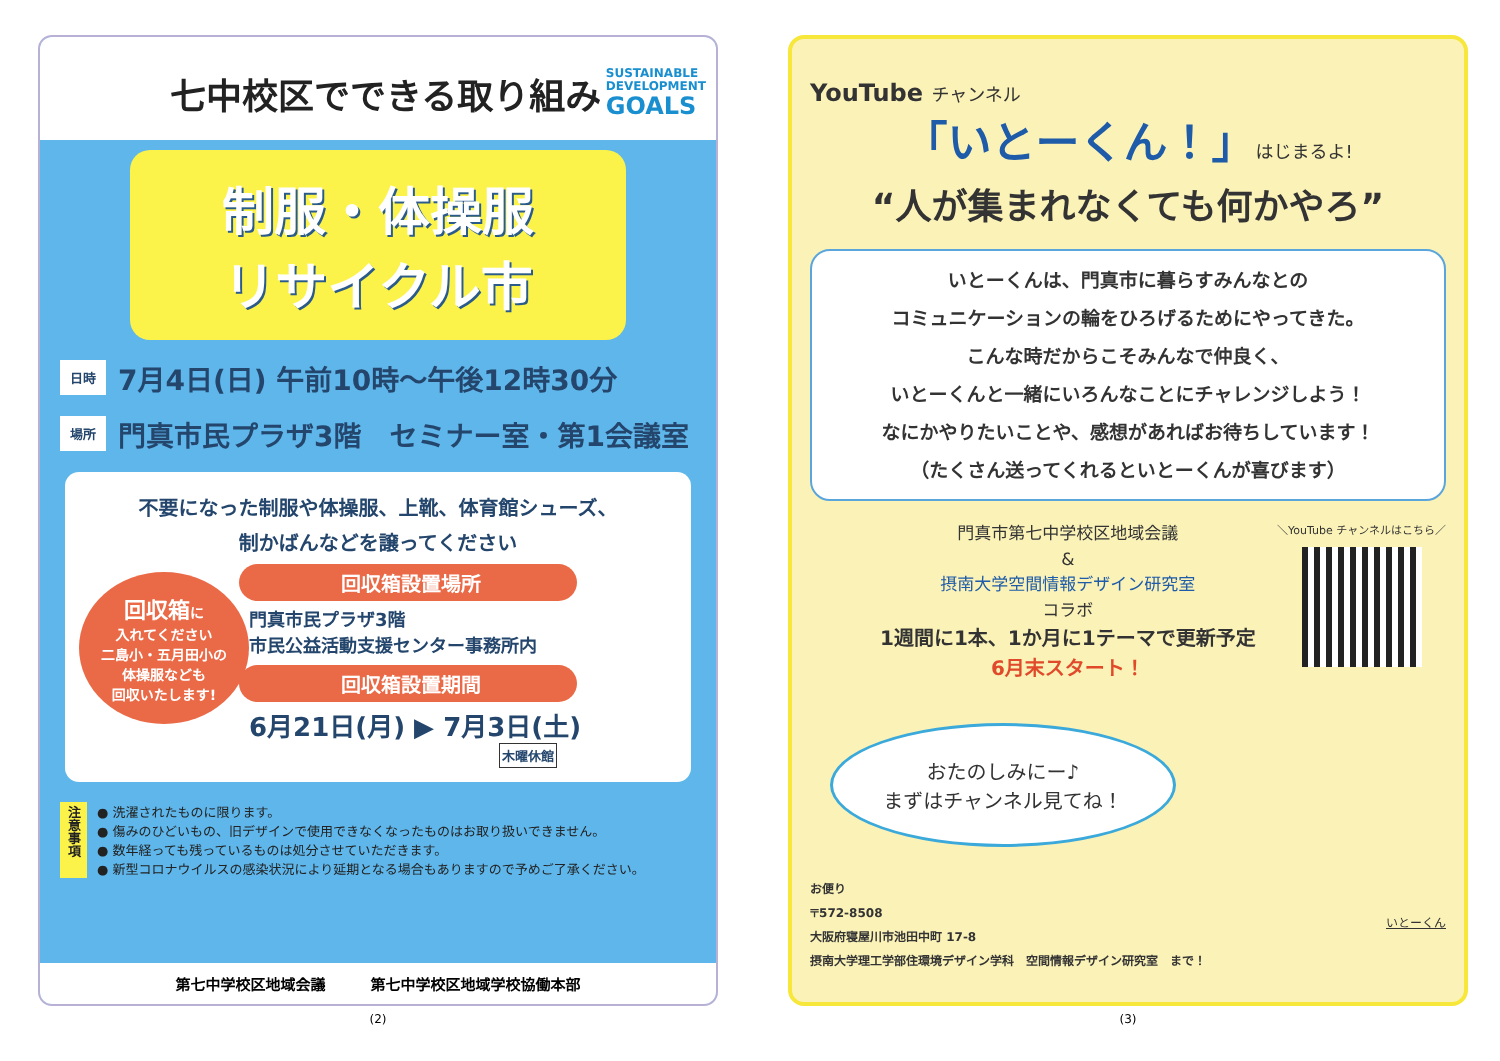七中校区でできる取り組み
SUSTAINABLE
DEVELOPMENT
GOALS
制服・体操服
リサイクル市
日時 7月4日(日) 午前10時～午後12時30分
場所 門真市民プラザ3階　セミナー室・第1会議室
不要になった制服や体操服、上靴、体育館シューズ、
制かばんなどを譲ってください
回収箱に
入れてください
二島小・五月田小の
体操服なども
回収いたします!
回収箱設置場所
門真市民プラザ3階
市民公益活動支援センター事務所内
回収箱設置期間
6月21日(月) ▶ 7月3日(土)
木曜休館
注意事項
● 洗濯されたものに限ります。
● 傷みのひどいもの、旧デザインで使用できなくなったものはお取り扱いできません。
● 数年経っても残っているものは処分させていただきます。
● 新型コロナウイルスの感染状況により延期となる場合もありますので予めご了承ください。
第七中学校区地域会議 第七中学校区地域学校協働本部
(2)
YouTube チャンネル
「いとーくん！」はじまるよ!
“人が集まれなくても何かやろ”
いとーくんは、門真市に暮らすみんなとの
コミュニケーションの輪をひろげるためにやってきた。
こんな時だからこそみんなで仲良く、
いとーくんと一緒にいろんなことにチャレンジしよう！
なにかやりたいことや、感想があればお待ちしています！
（たくさん送ってくれるといとーくんが喜びます）
門真市第七中学校区地域会議
&
摂南大学空間情報デザイン研究室
コラボ
1週間に1本、1か月に1テーマで更新予定
6月末スタート！
＼YouTube チャンネルはこちら／
おたのしみにー♪
まずはチャンネル見てね！
お便り
〒572-8508
大阪府寝屋川市池田中町 17-8
摂南大学理工学部住環境デザイン学科　空間情報デザイン研究室　まで！
いとーくん
(3)